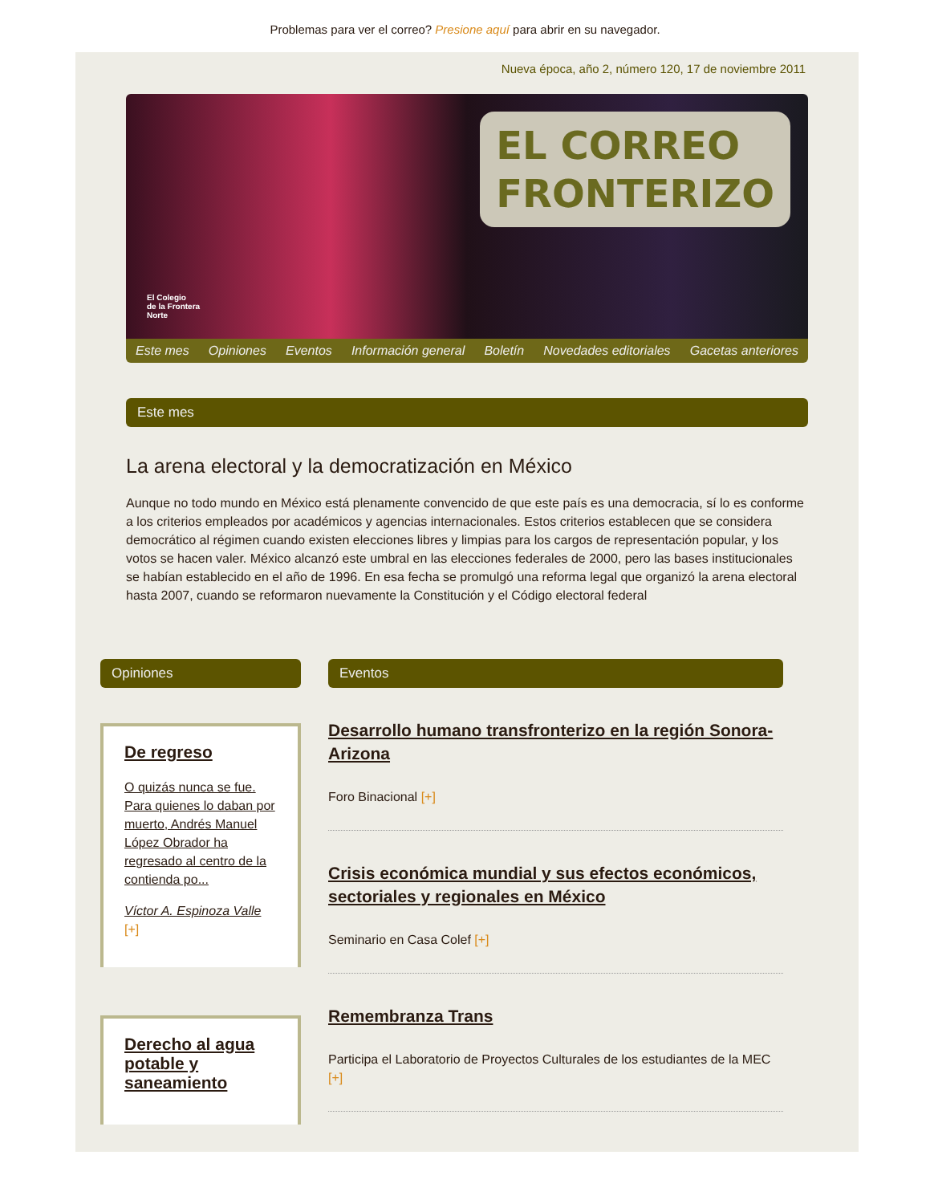Problemas para ver el correo? Presione aquí para abrir en su navegador.
Nueva época, año 2, número 120, 17 de noviembre 2011
EL CORREO
FRONTERIZO
El Colegio
de la Frontera
Norte
Este mes Opiniones Eventos Información general Boletín Novedades editoriales Gacetas anteriores
Este mes
La arena electoral y la democratización en México
Aunque no todo mundo en México está plenamente convencido de que este país es una democracia, sí lo es conforme a los criterios empleados por académicos y agencias internacionales. Estos criterios establecen que se considera democrático al régimen cuando existen elecciones libres y limpias para los cargos de representación popular, y los votos se hacen valer. México alcanzó este umbral en las elecciones federales de 2000, pero las bases institucionales se habían establecido en el año de 1996. En esa fecha se promulgó una reforma legal que organizó la arena electoral hasta 2007, cuando se reformaron nuevamente la Constitución y el Código electoral federal
Opiniones
De regreso
O quizás nunca se fue. Para quienes lo daban por muerto, Andrés Manuel López Obrador ha regresado al centro de la contienda po...
Víctor A. Espinoza Valle
[+]
Derecho al agua potable y saneamiento
Eventos
Desarrollo humano transfronterizo en la región Sonora-Arizona
Foro Binacional [+]
Crisis económica mundial y sus efectos económicos, sectoriales y regionales en México
Seminario en Casa Colef [+]
Remembranza Trans
Participa el Laboratorio de Proyectos Culturales de los estudiantes de la MEC [+]